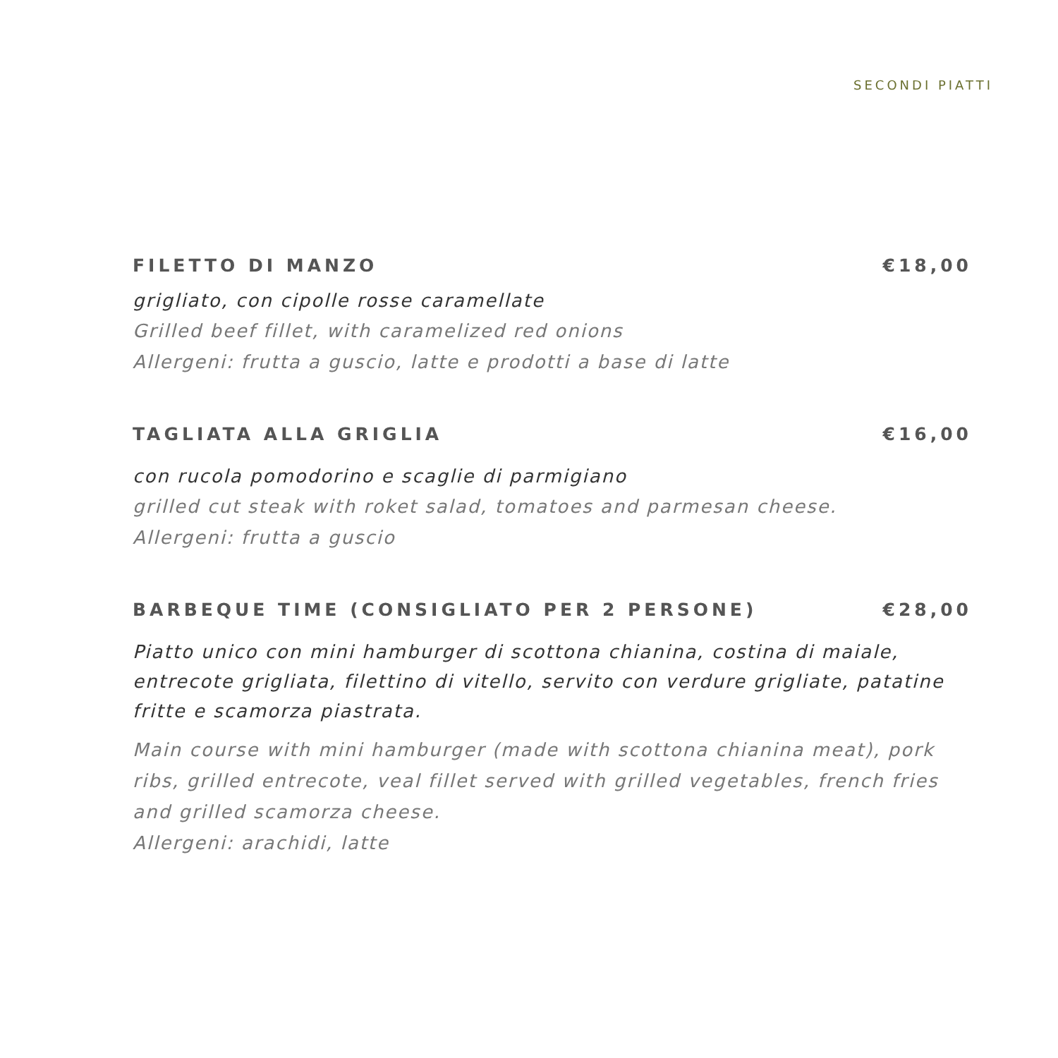SECONDI PIATTI
FILETTO DI MANZO €18,00
grigliato, con cipolle rosse caramellate
Grilled beef fillet, with caramelized red onions
Allergeni: frutta a guscio, latte e prodotti a base di latte
TAGLIATA ALLA GRIGLIA €16,00
con rucola pomodorino e scaglie di parmigiano
grilled cut steak with roket salad, tomatoes and parmesan cheese.
Allergeni: frutta a guscio
BARBEQUE TIME (CONSIGLIATO PER 2 PERSONE) €28,00
Piatto unico con mini hamburger di scottona chianina, costina di maiale, entrecote grigliata, filettino di vitello, servito con verdure grigliate, patatine fritte e scamorza piastrata.
Main course with mini hamburger (made with scottona chianina meat), pork ribs, grilled entrecote, veal fillet served with grilled vegetables, french fries and grilled scamorza cheese.
Allergeni: arachidi, latte